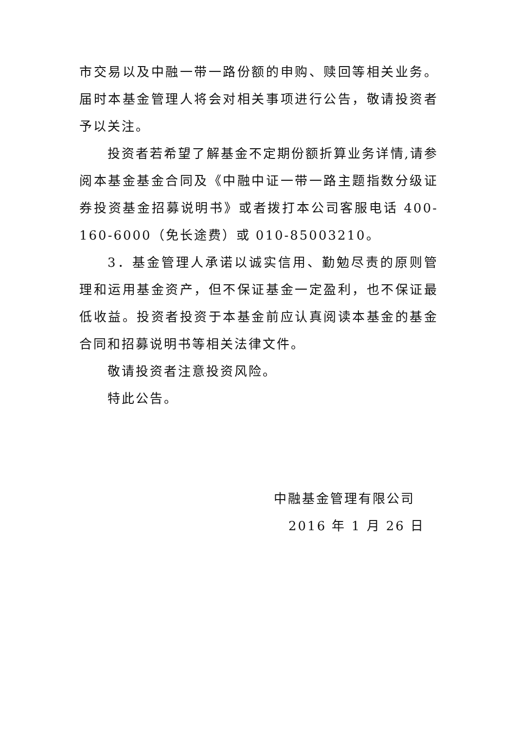市交易以及中融一带一路份额的申购、赎回等相关业务。届时本基金管理人将会对相关事项进行公告，敬请投资者予以关注。
投资者若希望了解基金不定期份额折算业务详情,请参阅本基金基金合同及《中融中证一带一路主题指数分级证券投资基金招募说明书》或者拨打本公司客服电话 400-160-6000（免长途费）或 010-85003210。
3．基金管理人承诺以诚实信用、勤勉尽责的原则管理和运用基金资产，但不保证基金一定盈利，也不保证最低收益。投资者投资于本基金前应认真阅读本基金的基金合同和招募说明书等相关法律文件。
敬请投资者注意投资风险。
特此公告。
中融基金管理有限公司
2016 年 1 月 26 日